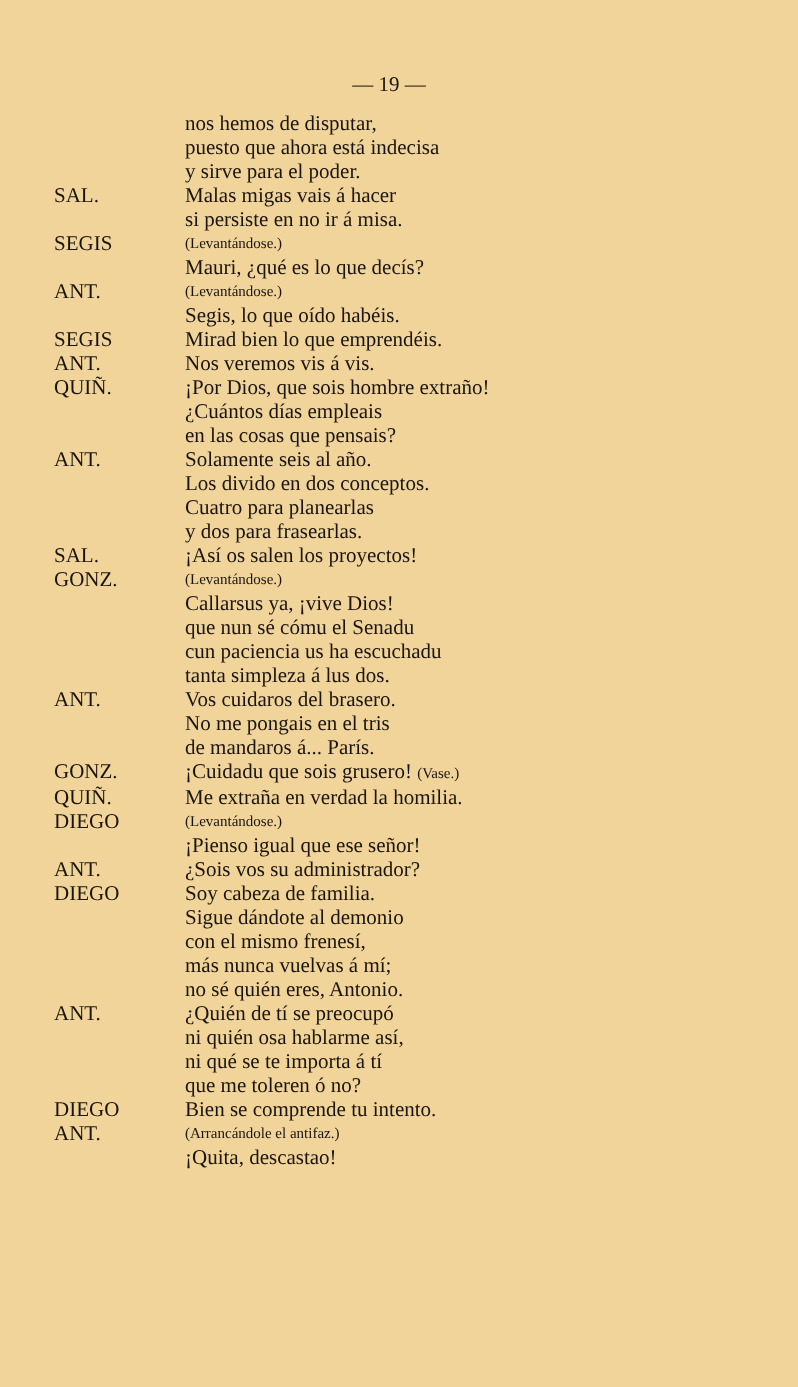— 19 —
nos hemos de disputar,
puesto que ahora está indecisa
y sirve para el poder.
SAL. Malas migas vais á hacer
si persiste en no ir á misa.
SEGIS
(Levantándose.)
Mauri, ¿qué es lo que decís?
ANT.
(Levantándose.)
Segis, lo que oído habéis.
SEGIS Mirad bien lo que emprendéis.
ANT. Nos veremos vis á vis.
QUIÑ. ¡Por Dios, que sois hombre extraño!
¿Cuántos días empleais
en las cosas que pensais?
ANT. Solamente seis al año.
Los divido en dos conceptos.
Cuatro para planearlas
y dos para frasearlas.
SAL. ¡Así os salen los proyectos!
GONZ.
(Levantándose.)
Callarsus ya, ¡vive Dios!
que nun sé cómu el Senadu
cun paciencia us ha escuchadu
tanta simpleza á lus dos.
ANT. Vos cuidaros del brasero.
No me pongais en el tris
de mandaros á... París.
GONZ. ¡Cuidadu que sois grusero! (Vase.)
QUIÑ. Me extraña en verdad la homilia.
DIEGO
(Levantándose.)
¡Pienso igual que ese señor!
ANT. ¿Sois vos su administrador?
DIEGO Soy cabeza de familia.
Sigue dándote al demonio
con el mismo frenesí,
más nunca vuelvas á mí;
no sé quién eres, Antonio.
ANT. ¿Quién de tí se preocupó
ni quién osa hablarme así,
ni qué se te importa á tí
que me toleren ó no?
DIEGO Bien se comprende tu intento.
ANT.
(Arrancándole el antifaz.)
¡Quita, descastao!